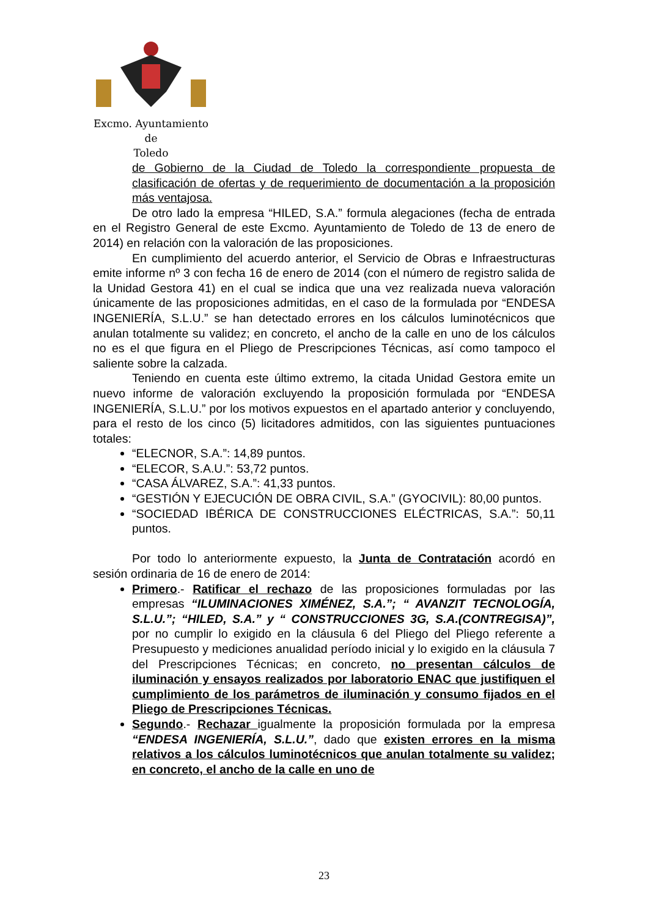Excmo. Ayuntamiento
de
Toledo
de Gobierno de la Ciudad de Toledo la correspondiente propuesta de clasificación de ofertas y de requerimiento de documentación a la proposición más ventajosa.
De otro lado la empresa “HILED, S.A.” formula alegaciones (fecha de entrada en el Registro General de este Excmo. Ayuntamiento de Toledo de 13 de enero de 2014) en relación con la valoración de las proposiciones.
En cumplimiento del acuerdo anterior, el Servicio de Obras e Infraestructuras emite informe nº 3 con fecha 16 de enero de 2014 (con el número de registro salida de la Unidad Gestora 41) en el cual se indica que una vez realizada nueva valoración únicamente de las proposiciones admitidas, en el caso de la formulada por “ENDESA INGENIERÍA, S.L.U.” se han detectado errores en los cálculos luminotécnicos que anulan totalmente su validez; en concreto, el ancho de la calle en uno de los cálculos no es el que figura en el Pliego de Prescripciones Técnicas, así como tampoco el saliente sobre la calzada.
Teniendo en cuenta este último extremo, la citada Unidad Gestora emite un nuevo informe de valoración excluyendo la proposición formulada por “ENDESA INGENIERÍA, S.L.U.” por los motivos expuestos en el apartado anterior y concluyendo, para el resto de los cinco (5) licitadores admitidos, con las siguientes puntuaciones totales:
“ELECNOR, S.A.”: 14,89 puntos.
“ELECOR, S.A.U.”: 53,72 puntos.
“CASA ÁLVAREZ, S.A.”: 41,33 puntos.
“GESTIÓN Y EJECUCIÓN DE OBRA CIVIL, S.A.” (GYOCIVIL): 80,00 puntos.
“SOCIEDAD IBÉRICA DE CONSTRUCCIONES ELÉCTRICAS, S.A.”: 50,11 puntos.
Por todo lo anteriormente expuesto, la Junta de Contratación acordó en sesión ordinaria de 16 de enero de 2014:
Primero.- Ratificar el rechazo de las proposiciones formuladas por las empresas “ILUMINACIONES XIMÉNEZ, S.A.”; “ AVANZIT TECNOLOGÍA, S.L.U.”; “HILED, S.A.” y “ CONSTRUCCIONES 3G, S.A.(CONTREGISA)”, por no cumplir lo exigido en la cláusula 6 del Pliego del Pliego referente a Presupuesto y mediciones anualidad período inicial y lo exigido en la cláusula 7 del Prescripciones Técnicas; en concreto, no presentan cálculos de iluminación y ensayos realizados por laboratorio ENAC que justifiquen el cumplimiento de los parámetros de iluminación y consumo fijados en el Pliego de Prescripciones Técnicas.
Segundo.- Rechazar igualmente la proposición formulada por la empresa “ENDESA INGENIERÍA, S.L.U.”, dado que existen errores en la misma relativos a los cálculos luminotécnicos que anulan totalmente su validez; en concreto, el ancho de la calle en uno de
23